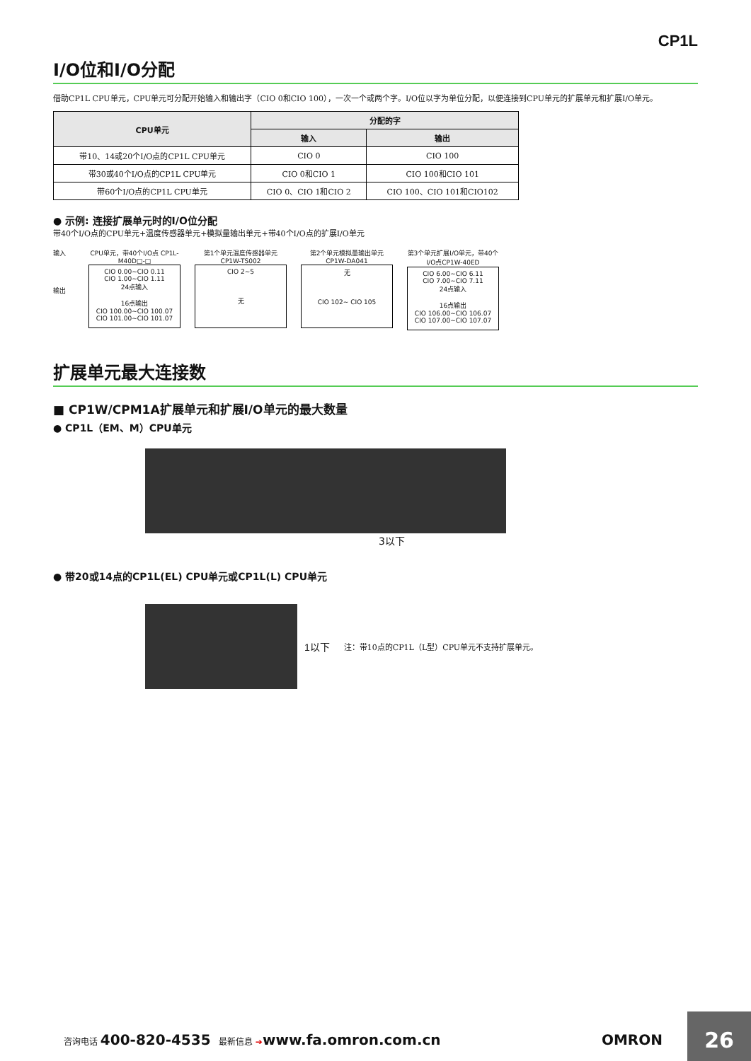CP1L
I/O位和I/O分配
借助CP1L CPU单元，CPU单元可分配开始输入和输出字（CIO 0和CIO 100），一次一个或两个字。I/O位以字为单位分配，以便连接到CPU单元的扩展单元和扩展I/O单元。
| CPU单元 | 分配的字 | |
| --- | --- | --- |
| | 输入 | 输出 |
| 带10、14或20个I/O点的CP1L CPU单元 | CIO 0 | CIO 100 |
| 带30或40个I/O点的CP1L CPU单元 | CIO 0和CIO 1 | CIO 100和CIO 101 |
| 带60个I/O点的CP1L CPU单元 | CIO 0、CIO 1和CIO 2 | CIO 100、CIO 101和CIO102 |
● 示例: 连接扩展单元时的I/O位分配
带40个I/O点的CPU单元+温度传感器单元+模拟量输出单元+带40个I/O点的扩展I/O单元
输入
输出
CPU单元，带40个I/O点 CP1L-M40D□-□
CIO 0.00~CIO 0.11
CIO 1.00~CIO 1.11
24点输入
16点输出
CIO 100.00~CIO 100.07
CIO 101.00~CIO 101.07
第1个单元温度传感器单元CP1W-TS002
CIO 2~5
无
第2个单元模拟量输出单元 CP1W-DA041
无
CIO 102~ CIO 105
第3个单元扩展I/O单元，带40个I/O点CP1W-40ED
CIO 6.00~CIO 6.11
CIO 7.00~CIO 7.11
24点输入
16点输出
CIO 106.00~CIO 106.07
CIO 107.00~CIO 107.07
扩展单元最大连接数
■ CP1W/CPM1A扩展单元和扩展I/O单元的最大数量
● CP1L（EM、M）CPU单元
3以下
● 带20或14点的CP1L(EL) CPU单元或CP1L(L) CPU单元
1以下 注：带10点的CP1L（L型）CPU单元不支持扩展单元。
咨询电话 400-820-4535 最新信息 ➔www.fa.omron.com.cn OMRON
26